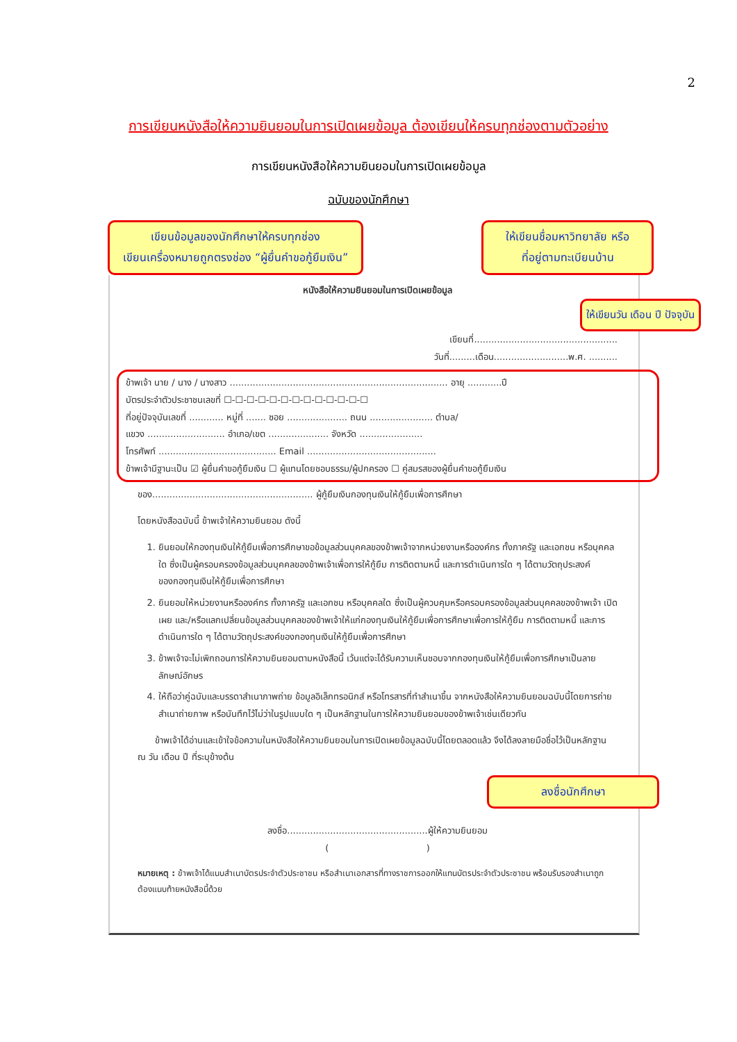2
การเขียนหนังสือให้ความยินยอมในการเปิดเผยข้อมูล ต้องเขียนให้ครบทุกช่องตามตัวอย่าง
การเขียนหนังสือให้ความยินยอมในการเปิดเผยข้อมูล
ฉบับของนักศึกษา
เขียนข้อมูลของนักศึกษาให้ครบทุกช่อง
เขียนเครื่องหมายถูกตรงช่อง “ผู้ยื่นคำขอกู้ยืมเงิน”
ให้เขียนชื่อมหาวิทยาลัย หรือ
ที่อยู่ตามทะเบียนบ้าน
หนังสือให้ความยินยอมในการเปิดเผยข้อมูล
ให้เขียนวัน เดือน ปี ปัจจุบัน
เขียนที่..................................................
วันที่.........เดือน..........................พ.ศ. ..........
ข้าพเจ้า นาย / นาง / นางสาว ............................................................................ อายุ ............ปี
บัตรประจำตัวประชาชนเลขที่ ☐-☐-☐-☐-☐-☐-☐-☐-☐-☐-☐-☐-☐
ที่อยู่ปัจจุบันเลขที่ ............ หมู่ที่ ....... ซอย ..................... ถนน ...................... ตำบล/
แขวง ........................... อำเภอ/เขต ..................... จังหวัด ......................
โทรศัพท์ ......................................... Email .............................................
ข้าพเจ้ามีฐานะเป็น ☑ ผู้ยื่นคำขอกู้ยืมเงิน ☐ ผู้แทนโดยชอบธรรม/ผู้ปกครอง ☐ คู่สมรสของผู้ยื่นคำขอกู้ยืมเงิน
ของ........................................................ ผู้กู้ยืมเงินกองทุนเงินให้กู้ยืมเพื่อการศึกษา
โดยหนังสือฉบับนี้ ข้าพเจ้าให้ความยินยอม ดังนี้
1. ยินยอมให้กองทุนเงินให้กู้ยืมเพื่อการศึกษาขอข้อมูลส่วนบุคคลของข้าพเจ้าจากหน่วยงานหรือองค์กร ทั้งภาครัฐ และเอกชน หรือบุคคลใด ซึ่งเป็นผู้ครอบครองข้อมูลส่วนบุคคลของข้าพเจ้าเพื่อการให้กู้ยืม การติดตามหนี้ และการดำเนินการใด ๆ ได้ตามวัตถุประสงค์ของกองทุนเงินให้กู้ยืมเพื่อการศึกษา
2. ยินยอมให้หน่วยงานหรือองค์กร ทั้งภาครัฐ และเอกชน หรือบุคคลใด ซึ่งเป็นผู้ควบคุมหรือครอบครองข้อมูลส่วนบุคคลของข้าพเจ้า เปิดเผย และ/หรือแลกเปลี่ยนข้อมูลส่วนบุคคลของข้าพเจ้าให้แก่กองทุนเงินให้กู้ยืมเพื่อการศึกษาเพื่อการให้กู้ยืม การติดตามหนี้ และการดำเนินการใด ๆ ได้ตามวัตถุประสงค์ของกองทุนเงินให้กู้ยืมเพื่อการศึกษา
3. ข้าพเจ้าจะไม่เพิกถอนการให้ความยินยอมตามหนังสือนี้ เว้นแต่จะได้รับความเห็นชอบจากกองทุนเงินให้กู้ยืมเพื่อการศึกษาเป็นลายลักษณ์อักษร
4. ให้ถือว่าคู่ฉบับและบรรดาสำเนาภาพถ่าย ข้อมูลอิเล็กทรอนิกส์ หรือโทรสารที่ทำสำเนาขึ้น จากหนังสือให้ความยินยอมฉบับนี้โดยการถ่ายสำเนาถ่ายภาพ หรือบันทึกไว้ไม่ว่าในรูปแบบใด ๆ เป็นหลักฐานในการให้ความยินยอมของข้าพเจ้าเช่นเดียวกัน
ข้าพเจ้าได้อ่านและเข้าใจข้อความในหนังสือให้ความยินยอมในการเปิดเผยข้อมูลฉบับนี้โดยตลอดแล้ว จึงได้ลงลายมือชื่อไว้เป็นหลักฐาน ณ วัน เดือน ปี ที่ระบุข้างต้น
ลงชื่อนักศึกษา
ลงชื่อ.................................................ผู้ให้ความยินยอม
( )
หมายเหตุ : ข้าพเจ้าได้แนบสำเนาบัตรประจำตัวประชาชน หรือสำเนาเอกสารที่ทางราชการออกให้แทนบัตรประจำตัวประชาชน พร้อมรับรองสำเนาถูกต้องแนบท้ายหนังสือนี้ด้วย